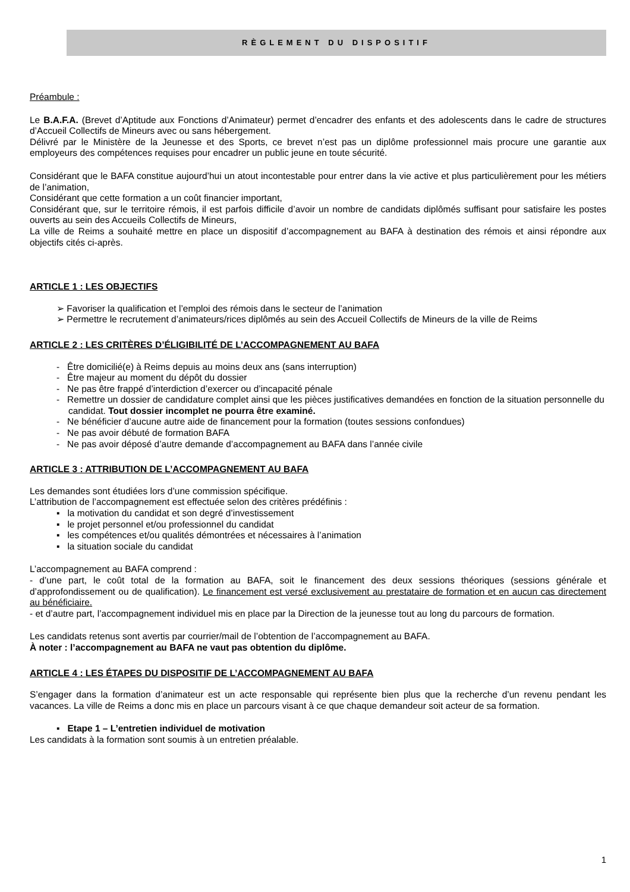RÈGLEMENT DU DISPOSITIF
Préambule :
Le B.A.F.A. (Brevet d’Aptitude aux Fonctions d’Animateur) permet d’encadrer des enfants et des adolescents dans le cadre de structures d’Accueil Collectifs de Mineurs avec ou sans hébergement.
Délivré par le Ministère de la Jeunesse et des Sports, ce brevet n’est pas un diplôme professionnel mais procure une garantie aux employeurs des compétences requises pour encadrer un public jeune en toute sécurité.
Considérant que le BAFA constitue aujourd’hui un atout incontestable pour entrer dans la vie active et plus particulièrement pour les métiers de l’animation,
Considérant que cette formation a un coût financier important,
Considérant que, sur le territoire rémois, il est parfois difficile d’avoir un nombre de candidats diplômés suffisant pour satisfaire les postes ouverts au sein des Accueils Collectifs de Mineurs,
La ville de Reims a souhaité mettre en place un dispositif d’accompagnement au BAFA à destination des rémois et ainsi répondre aux objectifs cités ci-après.
ARTICLE 1 : LES OBJECTIFS
➢ Favoriser la qualification et l’emploi des rémois dans le secteur de l’animation
➢ Permettre le recrutement d’animateurs/rices diplômés au sein des Accueil Collectifs de Mineurs de la ville de Reims
ARTICLE 2 : LES CRITÈRES D’ÉLIGIBILITÉ DE L’ACCOMPAGNEMENT AU BAFA
- Être domicilié(e) à Reims depuis au moins deux ans (sans interruption)
- Être majeur au moment du dépôt du dossier
- Ne pas être frappé d’interdiction d’exercer ou d’incapacité pénale
- Remettre un dossier de candidature complet ainsi que les pièces justificatives demandées en fonction de la situation personnelle du candidat. Tout dossier incomplet ne pourra être examiné.
- Ne bénéficier d’aucune autre aide de financement pour la formation (toutes sessions confondues)
- Ne pas avoir débuté de formation BAFA
- Ne pas avoir déposé d’autre demande d’accompagnement au BAFA dans l’année civile
ARTICLE 3 : ATTRIBUTION DE L’ACCOMPAGNEMENT AU BAFA
Les demandes sont étudiées lors d’une commission spécifique.
L’attribution de l’accompagnement est effectuée selon des critères prédéfinis :
▪ la motivation du candidat et son degré d’investissement
▪ le projet personnel et/ou professionnel du candidat
▪ les compétences et/ou qualités démontrées et nécessaires à l’animation
▪ la situation sociale du candidat
L’accompagnement au BAFA comprend :
- d’une part, le coût total de la formation au BAFA, soit le financement des deux sessions théoriques (sessions générale et d’approfondissement ou de qualification). Le financement est versé exclusivement au prestataire de formation et en aucun cas directement au bénéficiaire.
- et d’autre part, l’accompagnement individuel mis en place par la Direction de la jeunesse tout au long du parcours de formation.
Les candidats retenus sont avertis par courrier/mail de l’obtention de l’accompagnement au BAFA.
À noter : l’accompagnement au BAFA ne vaut pas obtention du diplôme.
ARTICLE 4 : LES ÉTAPES DU DISPOSITIF DE L’ACCOMPAGNEMENT AU BAFA
S’engager dans la formation d’animateur est un acte responsable qui représente bien plus que la recherche d’un revenu pendant les vacances. La ville de Reims a donc mis en place un parcours visant à ce que chaque demandeur soit acteur de sa formation.
▪ Etape 1 – L’entretien individuel de motivation
Les candidats à la formation sont soumis à un entretien préalable.
1